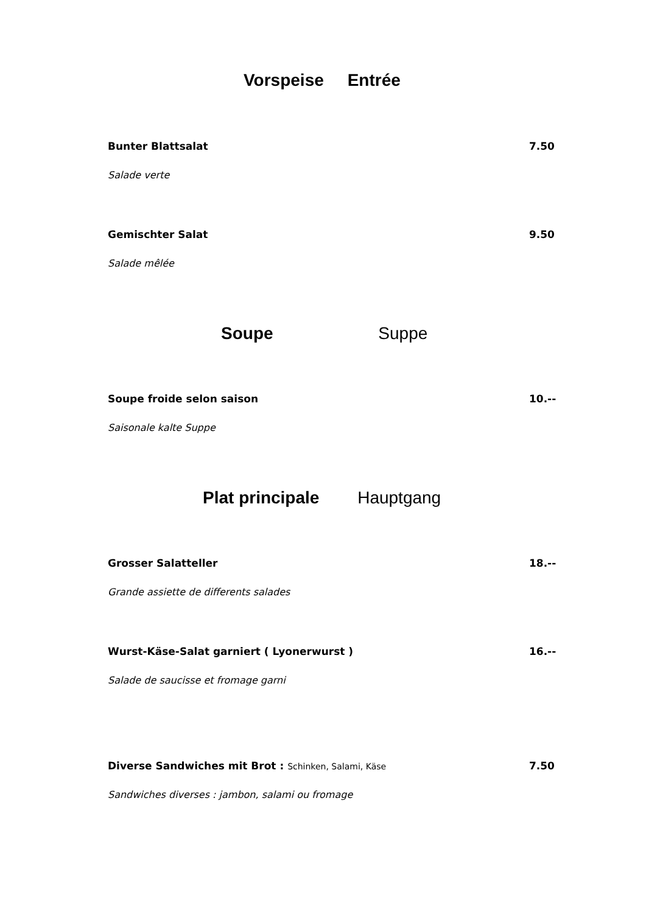Vorspeise Entrée
Bunter Blattsalat 7.50
Salade verte
Gemischter Salat 9.50
Salade mêlée
Soupe Suppe
Soupe froide selon saison 10.--
Saisonale kalte Suppe
Plat principale Hauptgang
Grosser Salatteller 18.--
Grande assiette de differents salades
Wurst-Käse-Salat garniert ( Lyonerwurst ) 16.--
Salade de saucisse et fromage garni
Diverse Sandwiches mit Brot : Schinken, Salami, Käse 7.50
Sandwiches diverses : jambon, salami ou fromage